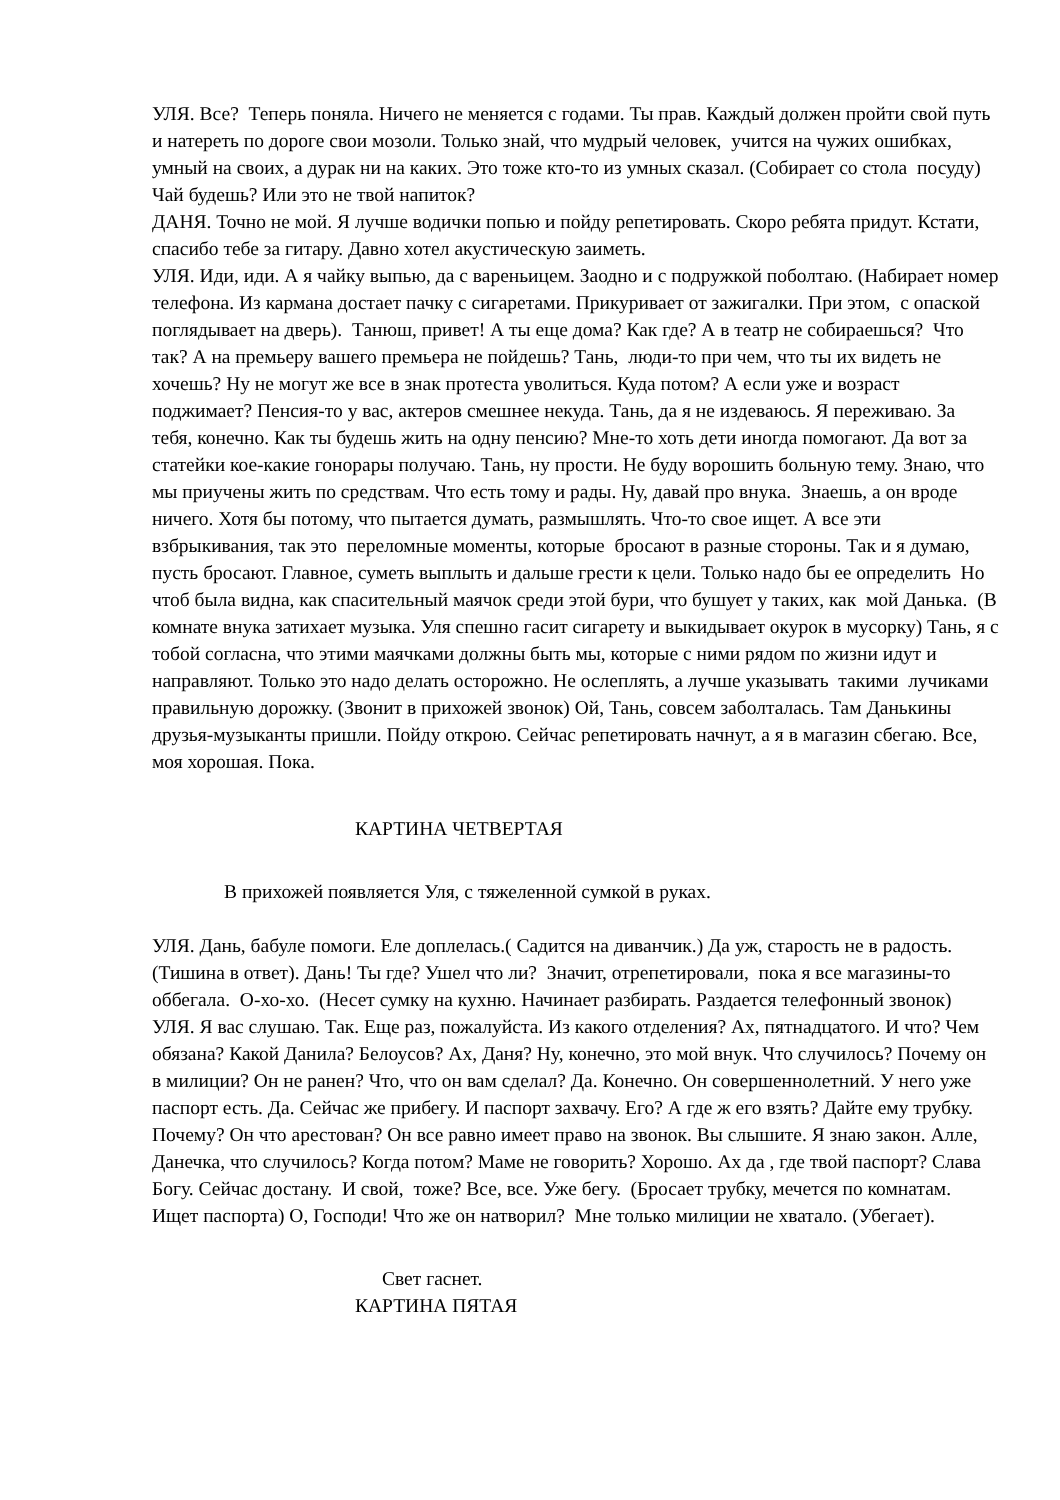УЛЯ. Все? Теперь поняла. Ничего не меняется с годами. Ты прав. Каждый должен пройти свой путь и натереть по дороге свои мозоли. Только знай, что мудрый человек, учится на чужих ошибках, умный на своих, а дурак ни на каких. Это тоже кто-то из умных сказал. (Собирает со стола посуду) Чай будешь? Или это не твой напиток?
ДАНЯ. Точно не мой. Я лучше водички попью и пойду репетировать. Скоро ребята придут. Кстати, спасибо тебе за гитару. Давно хотел акустическую заиметь.
УЛЯ. Иди, иди. А я чайку выпью, да с вареньицем. Заодно и с подружкой поболтаю. (Набирает номер телефона. Из кармана достает пачку с сигаретами. Прикуривает от зажигалки. При этом, с опаской поглядывает на дверь). Танюш, привет! А ты еще дома? Как где? А в театр не собираешься? Что так? А на премьеру вашего премьера не пойдешь? Тань, люди-то при чем, что ты их видеть не хочешь? Ну не могут же все в знак протеста уволиться. Куда потом? А если уже и возраст поджимает? Пенсия-то у вас, актеров смешнее некуда. Тань, да я не издеваюсь. Я переживаю. За тебя, конечно. Как ты будешь жить на одну пенсию? Мне-то хоть дети иногда помогают. Да вот за статейки кое-какие гонорары получаю. Тань, ну прости. Не буду ворошить больную тему. Знаю, что мы приучены жить по средствам. Что есть тому и рады. Ну, давай про внука. Знаешь, а он вроде ничего. Хотя бы потому, что пытается думать, размышлять. Что-то свое ищет. А все эти взбрыкивания, так это переломные моменты, которые бросают в разные стороны. Так и я думаю, пусть бросают. Главное, суметь выплыть и дальше грести к цели. Только надо бы ее определить Но чтоб была видна, как спасительный маячок среди этой бури, что бушует у таких, как мой Данька. (В комнате внука затихает музыка. Уля спешно гасит сигарету и выкидывает окурок в мусорку) Тань, я с тобой согласна, что этими маячками должны быть мы, которые с ними рядом по жизни идут и направляют. Только это надо делать осторожно. Не ослеплять, а лучше указывать такими лучиками правильную дорожку. (Звонит в прихожей звонок) Ой, Тань, совсем заболталась. Там Данькины друзья-музыканты пришли. Пойду открою. Сейчас репетировать начнут, а я в магазин сбегаю. Все, моя хорошая. Пока.
КАРТИНА ЧЕТВЕРТАЯ
В прихожей появляется Уля, с тяжеленной сумкой в руках.
УЛЯ. Дань, бабуле помоги. Еле доплелась.( Садится на диванчик.) Да уж, старость не в радость. (Тишина в ответ). Дань! Ты где? Ушел что ли? Значит, отрепетировали, пока я все магазины-то оббегала. О-хо-хо. (Несет сумку на кухню. Начинает разбирать. Раздается телефонный звонок)
УЛЯ. Я вас слушаю. Так. Еще раз, пожалуйста. Из какого отделения? Ах, пятнадцатого. И что? Чем обязана? Какой Данила? Белоусов? Ах, Даня? Ну, конечно, это мой внук. Что случилось? Почему он в милиции? Он не ранен? Что, что он вам сделал? Да. Конечно. Он совершеннолетний. У него уже паспорт есть. Да. Сейчас же прибегу. И паспорт захвачу. Его? А где ж его взять? Дайте ему трубку. Почему? Он что арестован? Он все равно имеет право на звонок. Вы слышите. Я знаю закон. Алле, Данечка, что случилось? Когда потом? Маме не говорить? Хорошо. Ах да , где твой паспорт? Слава Богу. Сейчас достану. И свой, тоже? Все, все. Уже бегу. (Бросает трубку, мечется по комнатам. Ищет паспорта) О, Господи! Что же он натворил? Мне только милиции не хватало. (Убегает).
Свет гаснет.
КАРТИНА ПЯТАЯ